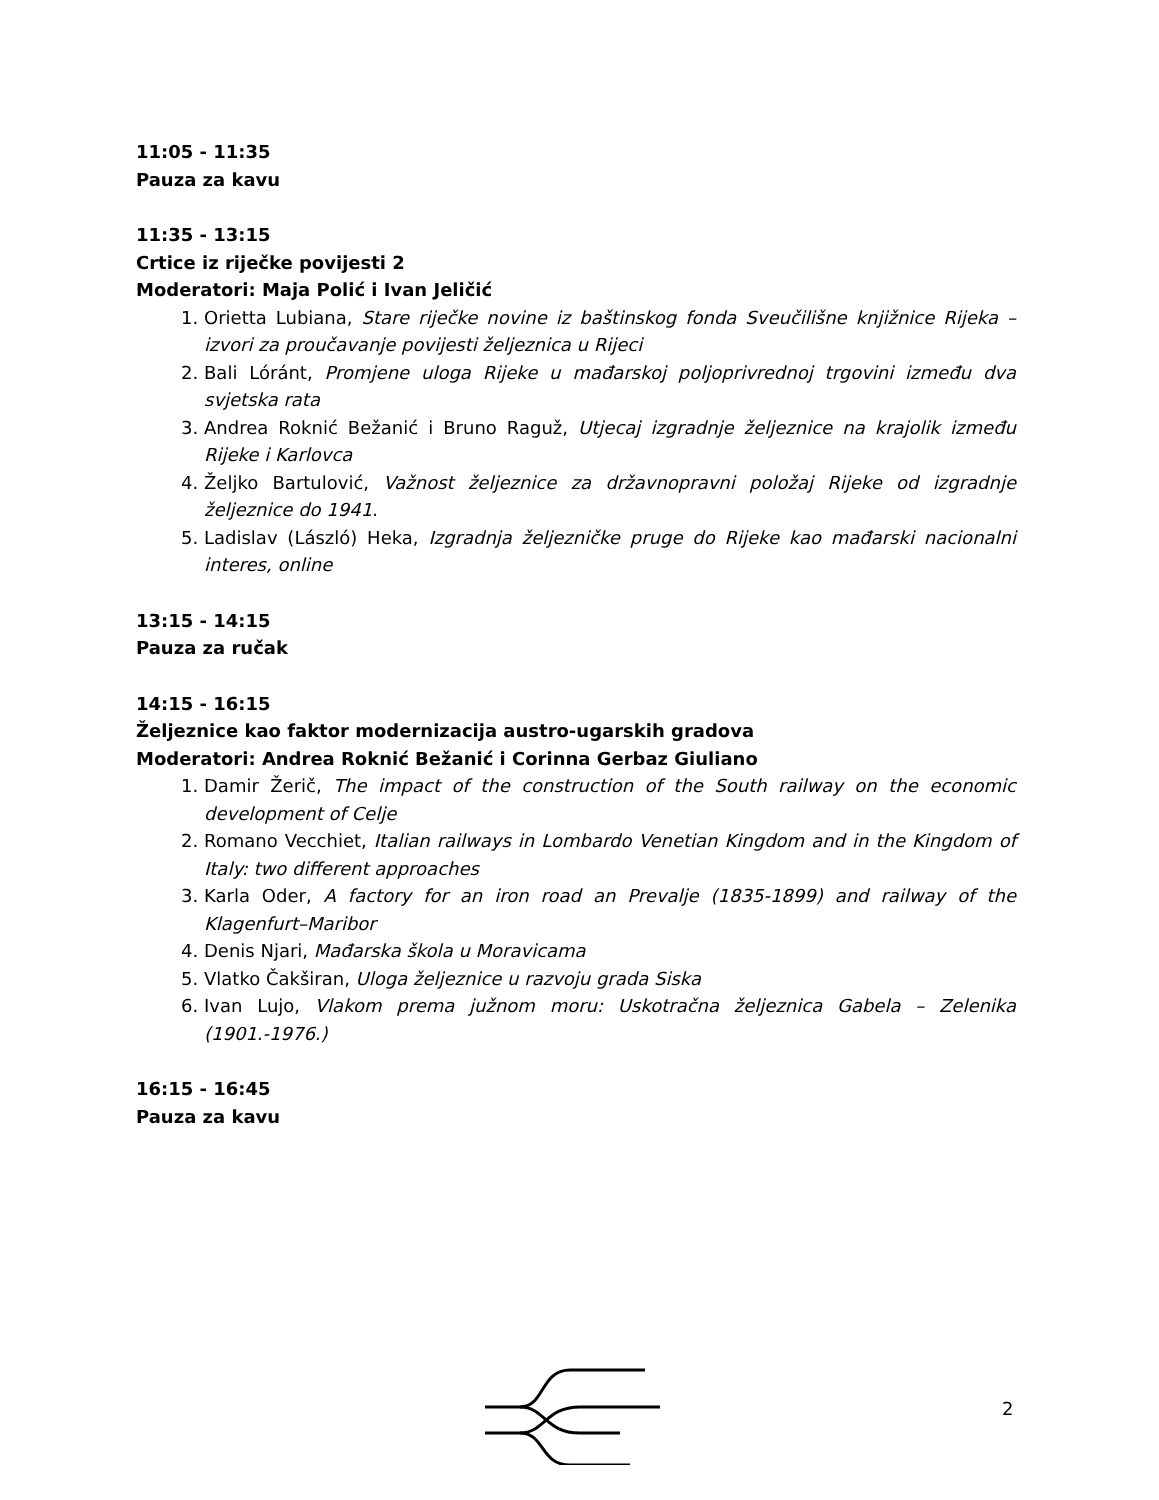11:05 - 11:35
Pauza za kavu
11:35 - 13:15
Crtice iz riječke povijesti 2
Moderatori: Maja Polić i Ivan Jeličić
1. Orietta Lubiana, Stare riječke novine iz baštinskog fonda Sveučilišne knjižnice Rijeka – izvori za proučavanje povijesti željeznica u Rijeci
2. Bali Lóránt, Promjene uloga Rijeke u mađarskoj poljoprivrednoj trgovini između dva svjetska rata
3. Andrea Roknić Bežanić i Bruno Raguž, Utjecaj izgradnje željeznice na krajolik između Rijeke i Karlovca
4. Željko Bartulović, Važnost željeznice za državnopravni položaj Rijeke od izgradnje željeznice do 1941.
5. Ladislav (László) Heka, Izgradnja željezničke pruge do Rijeke kao mađarski nacionalni interes, online
13:15 - 14:15
Pauza za ručak
14:15 - 16:15
Željeznice kao faktor modernizacija austro-ugarskih gradova
Moderatori: Andrea Roknić Bežanić i Corinna Gerbaz Giuliano
1. Damir Žerič, The impact of the construction of the South railway on the economic development of Celje
2. Romano Vecchiet, Italian railways in Lombardo Venetian Kingdom and in the Kingdom of Italy: two different approaches
3. Karla Oder, A factory for an iron road an Prevalje (1835-1899) and railway of the Klagenfurt–Maribor
4. Denis Njari, Mađarska škola u Moravicama
5. Vlatko Čakširan, Uloga željeznice u razvoju grada Siska
6. Ivan Lujo, Vlakom prema južnom moru: Uskotračna željeznica Gabela – Zelenika (1901.-1976.)
16:15 - 16:45
Pauza za kavu
2